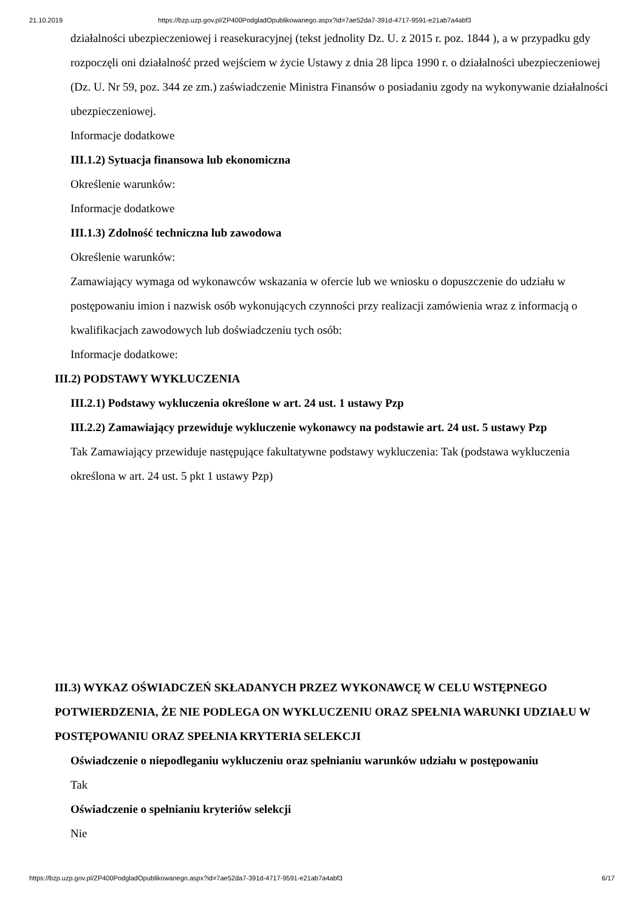21.10.2019 https://bzp.uzp.gov.pl/ZP400PodgladOpublikowanego.aspx?id=7ae52da7-391d-4717-9591-e21ab7a4abf3
działalności ubezpieczeniowej i reasekuracyjnej (tekst jednolity Dz. U. z 2015 r. poz. 1844 ), a w przypadku gdy rozpoczęli oni działalność przed wejściem w życie Ustawy z dnia 28 lipca 1990 r. o działalności ubezpieczeniowej (Dz. U. Nr 59, poz. 344 ze zm.) zaświadczenie Ministra Finansów o posiadaniu zgody na wykonywanie działalności ubezpieczeniowej.
Informacje dodatkowe
III.1.2) Sytuacja finansowa lub ekonomiczna
Określenie warunków:
Informacje dodatkowe
III.1.3) Zdolność techniczna lub zawodowa
Określenie warunków:
Zamawiający wymaga od wykonawców wskazania w ofercie lub we wniosku o dopuszczenie do udziału w postępowaniu imion i nazwisk osób wykonujących czynności przy realizacji zamówienia wraz z informacją o kwalifikacjach zawodowych lub doświadczeniu tych osób:
Informacje dodatkowe:
III.2) PODSTAWY WYKLUCZENIA
III.2.1) Podstawy wykluczenia określone w art. 24 ust. 1 ustawy Pzp
III.2.2) Zamawiający przewiduje wykluczenie wykonawcy na podstawie art. 24 ust. 5 ustawy Pzp
Tak Zamawiający przewiduje następujące fakultatywne podstawy wykluczenia: Tak (podstawa wykluczenia określona w art. 24 ust. 5 pkt 1 ustawy Pzp)
III.3) WYKAZ OŚWIADCZEŃ SKŁADANYCH PRZEZ WYKONAWCĘ W CELU WSTĘPNEGO POTWIERDZENIA, ŻE NIE PODLEGA ON WYKLUCZENIU ORAZ SPEŁNIA WARUNKI UDZIAŁU W POSTĘPOWANIU ORAZ SPEŁNIA KRYTERIA SELEKCJI
Oświadczenie o niepodleganiu wykluczeniu oraz spełnianiu warunków udziału w postępowaniu
Tak
Oświadczenie o spełnianiu kryteriów selekcji
Nie
https://bzp.uzp.gov.pl/ZP400PodgladOpublikowanego.aspx?id=7ae52da7-391d-4717-9591-e21ab7a4abf3 6/17